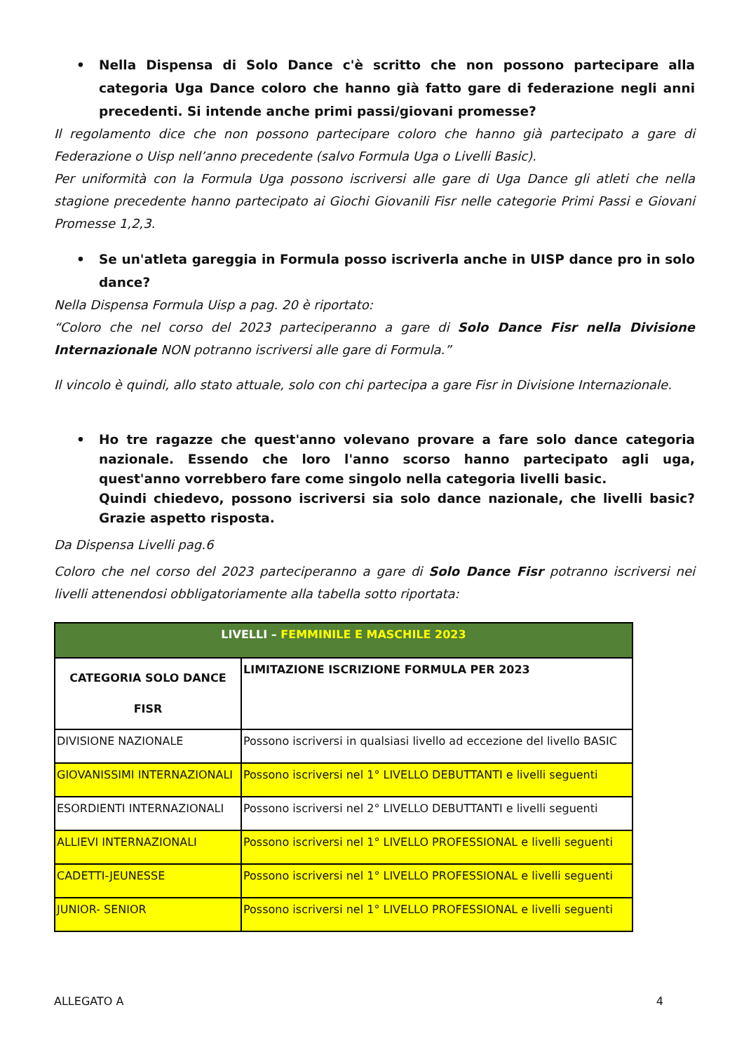• Nella Dispensa di Solo Dance c'è scritto che non possono partecipare alla categoria Uga Dance coloro che hanno già fatto gare di federazione negli anni precedenti. Si intende anche primi passi/giovani promesse?
Il regolamento dice che non possono partecipare coloro che hanno già partecipato a gare di Federazione o Uisp nell’anno precedente (salvo Formula Uga o Livelli Basic).
Per uniformità con la Formula Uga possono iscriversi alle gare di Uga Dance gli atleti che nella stagione precedente hanno partecipato ai Giochi Giovanili Fisr nelle categorie Primi Passi e Giovani Promesse 1,2,3.
• Se un'atleta gareggia in Formula posso iscriverla anche in UISP dance pro in solo dance?
Nella Dispensa Formula Uisp a pag. 20 è riportato:
“Coloro che nel corso del 2023 parteciperanno a gare di Solo Dance Fisr nella Divisione Internazionale NON potranno iscriversi alle gare di Formula.”
Il vincolo è quindi, allo stato attuale, solo con chi partecipa a gare Fisr in Divisione Internazionale.
• Ho tre ragazze che quest'anno volevano provare a fare solo dance categoria nazionale. Essendo che loro l'anno scorso hanno partecipato agli uga, quest'anno vorrebbero fare come singolo nella categoria livelli basic.
Quindi chiedevo, possono iscriversi sia solo dance nazionale, che livelli basic? Grazie aspetto risposta.
Da Dispensa Livelli pag.6
Coloro che nel corso del 2023 parteciperanno a gare di Solo Dance Fisr potranno iscriversi nei livelli attenendosi obbligatoriamente alla tabella sotto riportata:
| LIVELLI – FEMMINILE E MASCHILE 2023 | |
| --- | --- |
| CATEGORIA SOLO DANCE FISR | LIMITAZIONE ISCRIZIONE FORMULA PER 2023 |
| DIVISIONE NAZIONALE | Possono iscriversi in qualsiasi livello ad eccezione del livello BASIC |
| GIOVANISSIMI INTERNAZIONALI | Possono iscriversi nel 1° LIVELLO DEBUTTANTI e livelli seguenti |
| ESORDIENTI INTERNAZIONALI | Possono iscriversi nel 2° LIVELLO DEBUTTANTI e livelli seguenti |
| ALLIEVI INTERNAZIONALI | Possono iscriversi nel 1° LIVELLO PROFESSIONAL e livelli seguenti |
| CADETTI-JEUNESSE | Possono iscriversi nel 1° LIVELLO PROFESSIONAL e livelli seguenti |
| JUNIOR- SENIOR | Possono iscriversi nel 1° LIVELLO PROFESSIONAL e livelli seguenti |
ALLEGATO A 4